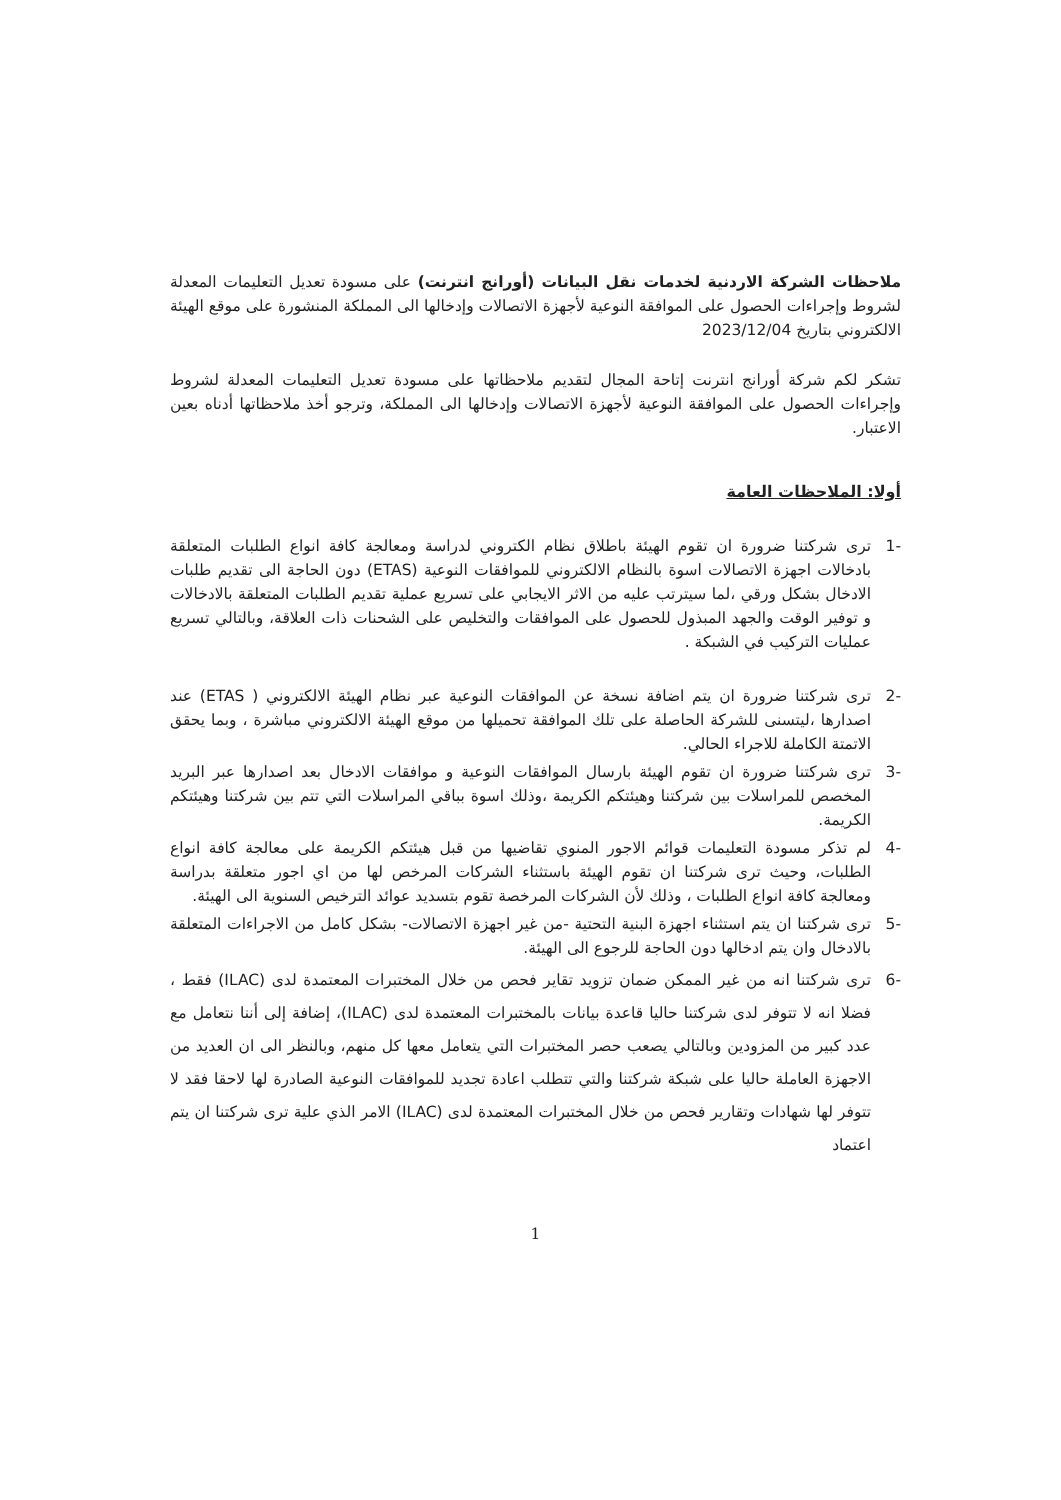ملاحظات الشركة الاردنية لخدمات نقل البيانات (أورانج انترنت) على مسودة تعديل التعليمات المعدلة لشروط وإجراءات الحصول على الموافقة النوعية لأجهزة الاتصالات وإدخالها الى المملكة المنشورة على موقع الهيئة الالكتروني بتاريخ 2023/12/04
تشكر لكم شركة أورانج انترنت إتاحة المجال لتقديم ملاحظاتها على مسودة تعديل التعليمات المعدلة لشروط وإجراءات الحصول على الموافقة النوعية لأجهزة الاتصالات وإدخالها الى المملكة، وترجو أخذ ملاحظاتها أدناه بعين الاعتبار.
أولا: الملاحظات العامة
-1 ترى شركتنا ضرورة ان تقوم الهيئة باطلاق نظام الكتروني لدراسة ومعالجة كافة انواع الطلبات المتعلقة بادخالات اجهزة الاتصالات اسوة بالنظام الالكتروني للموافقات النوعية (ETAS) دون الحاجة الى تقديم طلبات الادخال بشكل ورقي ،لما سيترتب عليه من الاثر الايجابي على تسريع عملية تقديم الطلبات المتعلقة بالادخالات و توفير الوقت والجهد المبذول للحصول على الموافقات والتخليص على الشحنات ذات العلاقة، وبالتالي تسريع عمليات التركيب في الشبكة .
-2 ترى شركتنا ضرورة ان يتم اضافة نسخة عن الموافقات النوعية عبر نظام الهيئة الالكتروني ( ETAS) عند اصدارها ،ليتسنى للشركة الحاصلة على تلك الموافقة تحميلها من موقع الهيئة الالكتروني مباشرة ، وبما يحقق الاتمتة الكاملة للاجراء الحالي.
-3 ترى شركتنا ضرورة ان تقوم الهيئة بارسال الموافقات النوعية و موافقات الادخال بعد اصدارها عبر البريد المخصص للمراسلات بين شركتنا وهيئتكم الكريمة ،وذلك اسوة بباقي المراسلات التي تتم بين شركتنا وهيئتكم الكريمة.
-4 لم تذكر مسودة التعليمات قوائم الاجور المنوي تقاضيها من قبل هيئتكم الكريمة على معالجة كافة انواع الطلبات، وحيث ترى شركتنا ان تقوم الهيئة باستثناء الشركات المرخص لها من اي اجور متعلقة بدراسة ومعالجة كافة انواع الطلبات ، وذلك لأن الشركات المرخصة تقوم بتسديد عوائد الترخيص السنوية الى الهيئة.
-5 ترى شركتنا ان يتم استثناء اجهزة البنية التحتية -من غير اجهزة الاتصالات- بشكل كامل من الاجراءات المتعلقة بالادخال وان يتم ادخالها دون الحاجة للرجوع الى الهيئة.
-6 ترى شركتنا انه من غير الممكن ضمان تزويد تقاير فحص من خلال المختبرات المعتمدة لدى (ILAC) فقط ، فضلا انه لا تتوفر لدى شركتنا حاليا قاعدة بيانات بالمختبرات المعتمدة لدى (ILAC)، إضافة إلى أننا نتعامل مع عدد كبير من المزودين وبالتالي يصعب حصر المختبرات التي يتعامل معها كل منهم، وبالنظر الى ان العديد من الاجهزة العاملة حاليا على شبكة شركتنا والتي تتطلب اعادة تجديد للموافقات النوعية الصادرة لها لاحقا فقد لا تتوفر لها شهادات وتقارير فحص من خلال المختبرات المعتمدة لدى (ILAC) الامر الذي علية ترى شركتنا ان يتم اعتماد
1